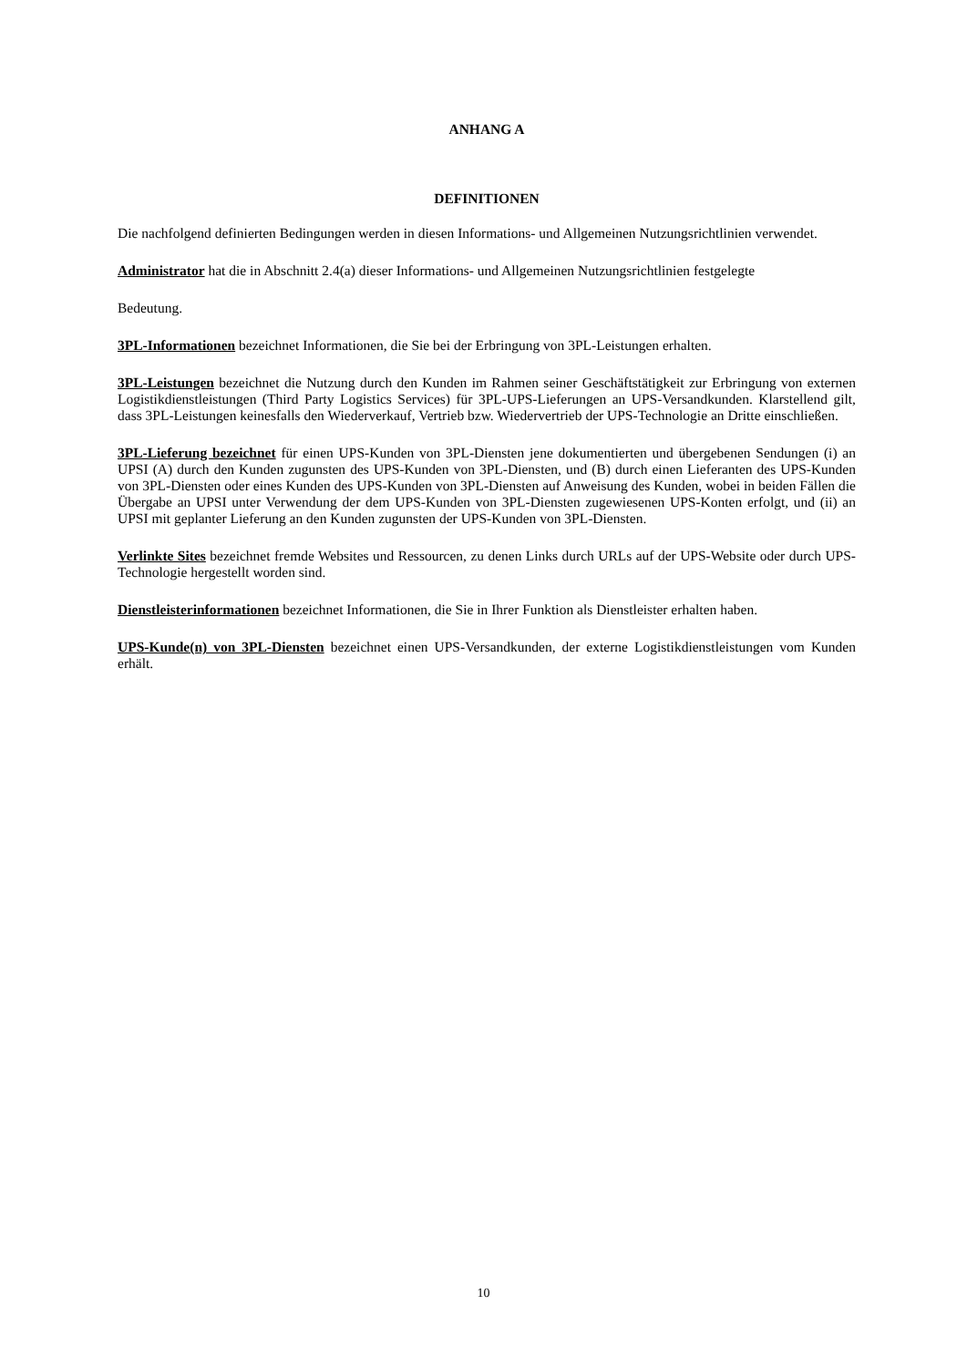ANHANG A
DEFINITIONEN
Die nachfolgend definierten Bedingungen werden in diesen Informations- und Allgemeinen Nutzungsrichtlinien verwendet.
Administrator hat die in Abschnitt 2.4(a) dieser Informations- und Allgemeinen Nutzungsrichtlinien festgelegte
Bedeutung.
3PL-Informationen bezeichnet Informationen, die Sie bei der Erbringung von 3PL-Leistungen erhalten.
3PL-Leistungen bezeichnet die Nutzung durch den Kunden im Rahmen seiner Geschäftstätigkeit zur Erbringung von externen Logistikdienstleistungen (Third Party Logistics Services) für 3PL-UPS-Lieferungen an UPS-Versandkunden. Klarstellend gilt, dass 3PL-Leistungen keinesfalls den Wiederverkauf, Vertrieb bzw. Wiedervertrieb der UPS-Technologie an Dritte einschließen.
3PL-Lieferung bezeichnet für einen UPS-Kunden von 3PL-Diensten jene dokumentierten und übergebenen Sendungen (i) an UPSI (A) durch den Kunden zugunsten des UPS-Kunden von 3PL-Diensten, und (B) durch einen Lieferanten des UPS-Kunden von 3PL-Diensten oder eines Kunden des UPS-Kunden von 3PL-Diensten auf Anweisung des Kunden, wobei in beiden Fällen die Übergabe an UPSI unter Verwendung der dem UPS-Kunden von 3PL-Diensten zugewiesenen UPS-Konten erfolgt, und (ii) an UPSI mit geplanter Lieferung an den Kunden zugunsten der UPS-Kunden von 3PL-Diensten.
Verlinkte Sites bezeichnet fremde Websites und Ressourcen, zu denen Links durch URLs auf der UPS-Website oder durch UPS-Technologie hergestellt worden sind.
Dienstleisterinformationen bezeichnet Informationen, die Sie in Ihrer Funktion als Dienstleister erhalten haben.
UPS-Kunde(n) von 3PL-Diensten bezeichnet einen UPS-Versandkunden, der externe Logistikdienstleistungen vom Kunden erhält.
10